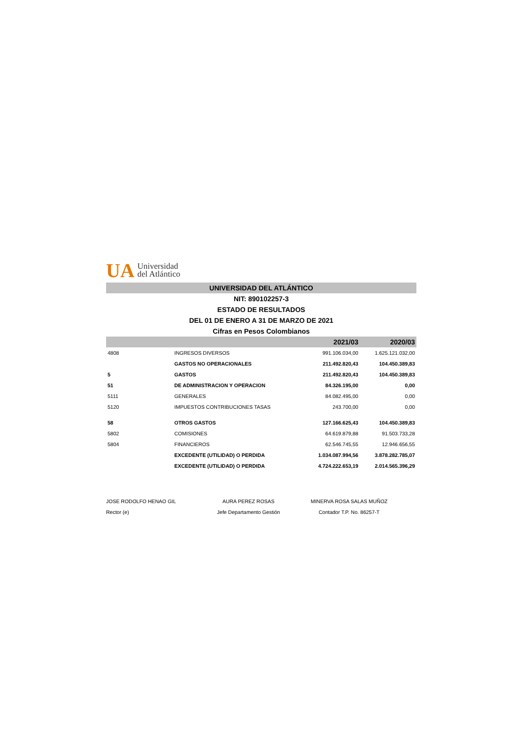UA Universidad
del Atlántico
UNIVERSIDAD DEL ATLÁNTICO
NIT: 890102257-3
ESTADO DE RESULTADOS
DEL 01 DE ENERO A 31 DE MARZO DE 2021
Cifras en Pesos Colombianos
| | | 2021/03 | 2020/03 |
| --- | --- | --- | --- |
| 4808 | INGRESOS DIVERSOS | 991.106.034,00 | 1.625.121.032,00 |
| | GASTOS NO OPERACIONALES | 211.492.820,43 | 104.450.389,83 |
| 5 | GASTOS | 211.492.820,43 | 104.450.389,83 |
| 51 | DE ADMINISTRACION Y OPERACION | 84.326.195,00 | 0,00 |
| 5111 | GENERALES | 84.082.495,00 | 0,00 |
| 5120 | IMPUESTOS CONTRIBUCIONES TASAS | 243.700,00 | 0,00 |
| 58 | OTROS GASTOS | 127.166.625,43 | 104.450.389,83 |
| 5802 | COMISIONES | 64.619.879,88 | 91.503.733,28 |
| 5804 | FINANCIEROS | 62.546.745,55 | 12.946.656,55 |
| | EXCEDENTE (UTILIDAD) O PERDIDA | 1.034.087.994,56 | 3.878.282.785,07 |
| | EXCEDENTE (UTILIDAD) O PERDIDA | 4.724.222.653,19 | 2.014.565.396,29 |
JOSE RODOLFO HENAO GIL
Rector (e)
AURA PEREZ ROSAS
Jefe Departamento Gestión
MINERVA ROSA SALAS MUÑOZ
Contador T.P. No. 86257-T